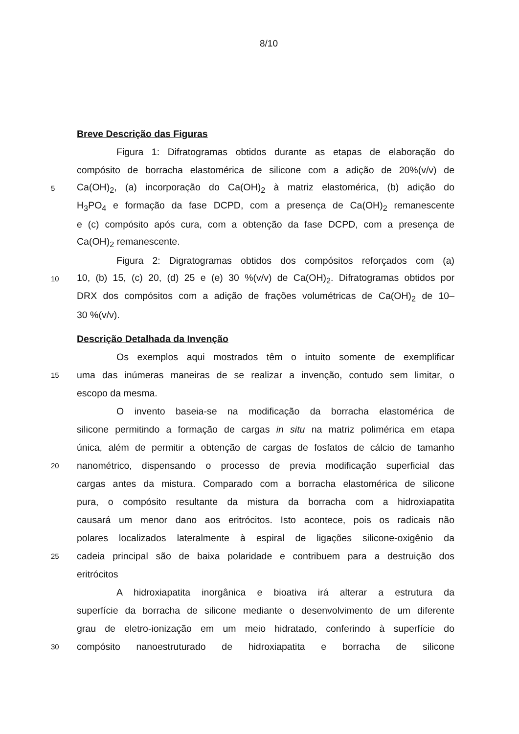8/10
Breve Descrição das Figuras
Figura 1: Difratogramas obtidos durante as etapas de elaboração do
compósito de borracha elastomérica de silicone com a adição de 20%(v/v) de
5 Ca(OH)<sub>2</sub>, (a) incorporação do Ca(OH)<sub>2</sub> à matriz elastomérica, (b) adição do
H<sub>3</sub>PO<sub>4</sub> e formação da fase DCPD, com a presença de Ca(OH)<sub>2</sub> remanescente
e (c) compósito após cura, com a obtenção da fase DCPD, com a presença de
Ca(OH)<sub>2</sub> remanescente.
Figura 2: Digratogramas obtidos dos compósitos reforçados com (a)
10 10, (b) 15, (c) 20, (d) 25 e (e) 30 %(v/v) de Ca(OH)<sub>2</sub>. Difratogramas obtidos por
DRX dos compósitos com a adição de frações volumétricas de Ca(OH)<sub>2</sub> de 10–
30 %(v/v).
Descrição Detalhada da Invenção
Os exemplos aqui mostrados têm o intuito somente de exemplificar
15 uma das inúmeras maneiras de se realizar a invenção, contudo sem limitar, o
escopo da mesma.
O invento baseia-se na modificação da borracha elastomérica de
silicone permitindo a formação de cargas in situ na matriz polimérica em etapa
única, além de permitir a obtenção de cargas de fosfatos de cálcio de tamanho
20 nanométrico, dispensando o processo de previa modificação superficial das
cargas antes da mistura. Comparado com a borracha elastomérica de silicone
pura, o compósito resultante da mistura da borracha com a hidroxiapatita
causará um menor dano aos eritrócitos. Isto acontece, pois os radicais não
polares localizados lateralmente à espiral de ligações silicone-oxigênio da
25 cadeia principal são de baixa polaridade e contribuem para a destruição dos
eritrócitos
A hidroxiapatita inorgânica e bioativa irá alterar a estrutura da
superfície da borracha de silicone mediante o desenvolvimento de um diferente
grau de eletro-ionização em um meio hidratado, conferindo à superfície do
30 compósito nanoestruturado de hidroxiapatita e borracha de silicone